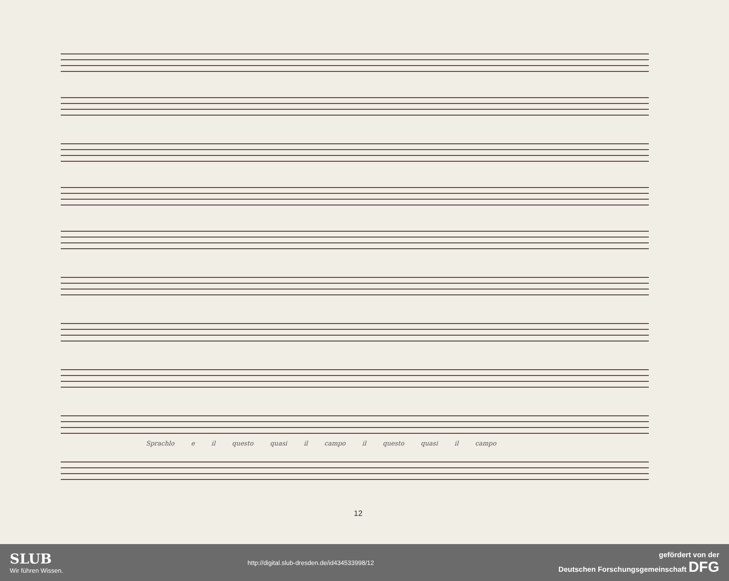Sprachlo e il questo quasi il campo il questo quasi il campo
12
SLUB
Wir führen Wissen.
http://digital.slub-dresden.de/id434533998/12
gefördert von der
Deutschen Forschungsgemeinschaft DFG